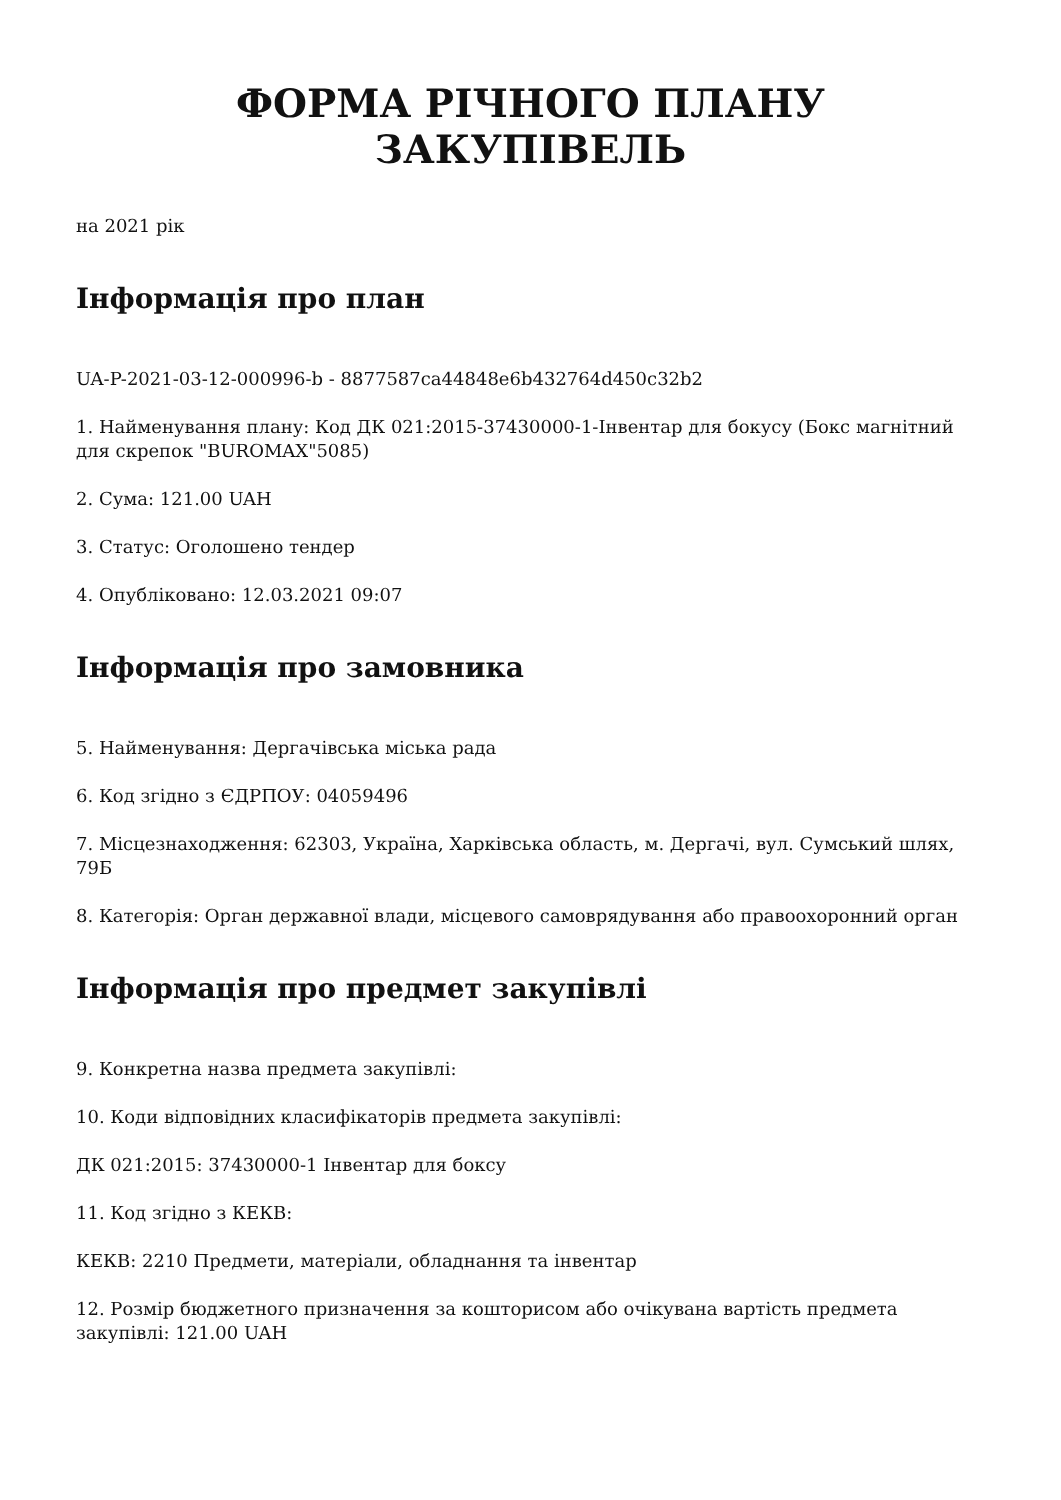ФОРМА РІЧНОГО ПЛАНУ ЗАКУПІВЕЛЬ
на 2021 рік
Інформація про план
UA-P-2021-03-12-000996-b - 8877587ca44848e6b432764d450c32b2
1. Найменування плану: Код ДК 021:2015-37430000-1-Інвентар для бокусу (Бокс магнітний для скрепок "BUROMAX"5085)
2. Сума: 121.00 UAH
3. Статус: Оголошено тендер
4. Опубліковано: 12.03.2021 09:07
Інформація про замовника
5. Найменування: Дергачівська міська рада
6. Код згідно з ЄДРПОУ: 04059496
7. Місцезнаходження: 62303, Україна, Харківська область, м. Дергачі, вул. Сумський шлях, 79Б
8. Категорія: Орган державної влади, місцевого самоврядування або правоохоронний орган
Інформація про предмет закупівлі
9. Конкретна назва предмета закупівлі:
10. Коди відповідних класифікаторів предмета закупівлі:
ДК 021:2015: 37430000-1 Інвентар для боксу
11. Код згідно з КЕКВ:
КЕКВ: 2210 Предмети, матеріали, обладнання та інвентар
12. Розмір бюджетного призначення за кошторисом або очікувана вартість предмета закупівлі: 121.00 UAH